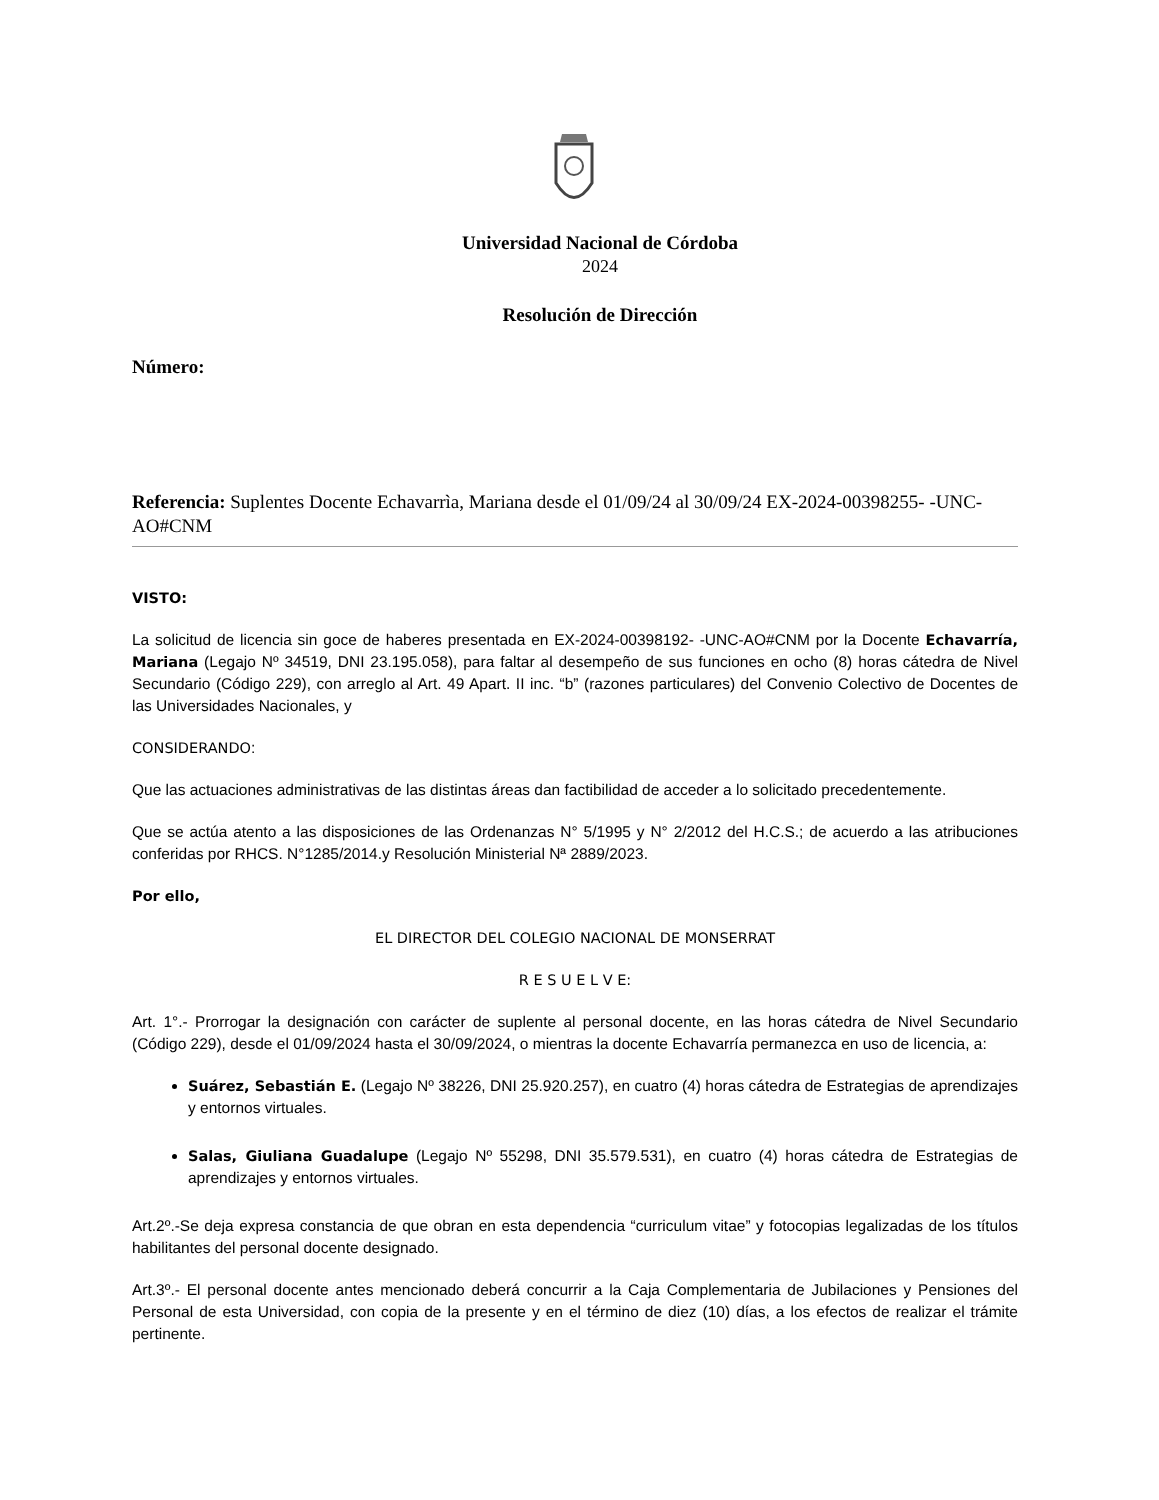Universidad Nacional de Córdoba
2024
Resolución de Dirección
Número:
Referencia: Suplentes Docente Echavarrìa, Mariana desde el 01/09/24 al 30/09/24 EX-2024-00398255- -UNC-AO#CNM
VISTO:
La solicitud de licencia sin goce de haberes presentada en EX-2024-00398192- -UNC-AO#CNM por la Docente Echavarría, Mariana (Legajo Nº 34519, DNI 23.195.058), para faltar al desempeño de sus funciones en ocho (8) horas cátedra de Nivel Secundario (Código 229), con arreglo al Art. 49 Apart. II inc. “b” (razones particulares) del Convenio Colectivo de Docentes de las Universidades Nacionales, y
CONSIDERANDO:
Que las actuaciones administrativas de las distintas áreas dan factibilidad de acceder a lo solicitado precedentemente.
Que se actúa atento a las disposiciones de las Ordenanzas N° 5/1995 y N° 2/2012 del H.C.S.; de acuerdo a las atribuciones conferidas por RHCS. N°1285/2014.y Resolución Ministerial Nª 2889/2023.
Por ello,
EL DIRECTOR DEL COLEGIO NACIONAL DE MONSERRAT
R E S U E L V E:
Art. 1°.- Prorrogar la designación con carácter de suplente al personal docente, en las horas cátedra de Nivel Secundario (Código 229), desde el 01/09/2024 hasta el 30/09/2024, o mientras la docente Echavarría permanezca en uso de licencia, a:
Suárez, Sebastián E. (Legajo Nº 38226, DNI 25.920.257), en cuatro (4) horas cátedra de Estrategias de aprendizajes y entornos virtuales.
Salas, Giuliana Guadalupe (Legajo Nº 55298, DNI 35.579.531), en cuatro (4) horas cátedra de Estrategias de aprendizajes y entornos virtuales.
Art.2º.-Se deja expresa constancia de que obran en esta dependencia “curriculum vitae” y fotocopias legalizadas de los títulos habilitantes del personal docente designado.
Art.3º.- El personal docente antes mencionado deberá concurrir a la Caja Complementaria de Jubilaciones y Pensiones del Personal de esta Universidad, con copia de la presente y en el término de diez (10) días, a los efectos de realizar el trámite pertinente.